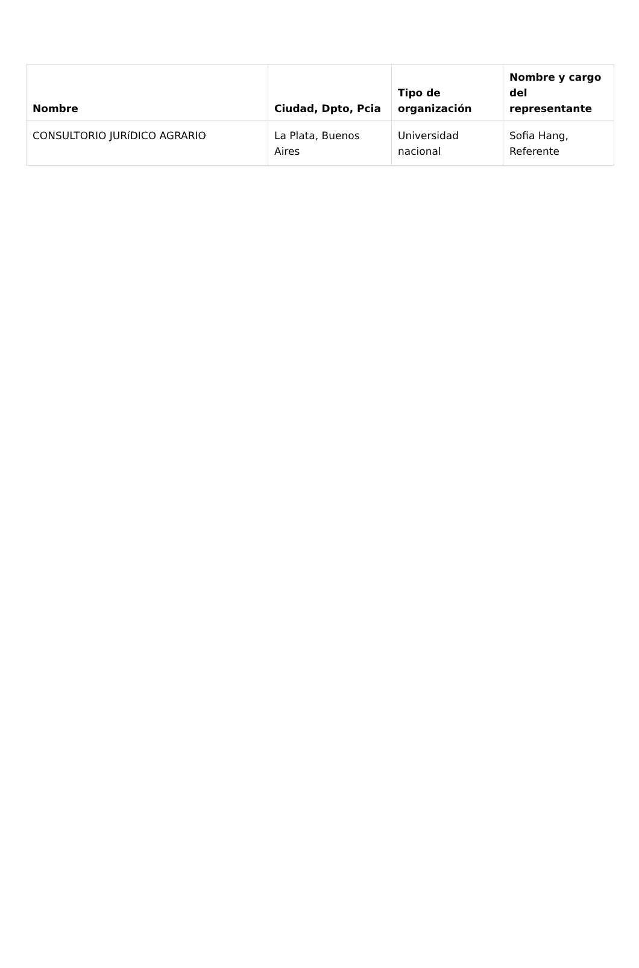| Nombre | Ciudad, Dpto, Pcia | Tipo de organización | Nombre y cargo del representante |
| --- | --- | --- | --- |
| CONSULTORIO JURíDICO AGRARIO | La Plata, Buenos Aires | Universidad nacional | Sofia Hang, Referente |